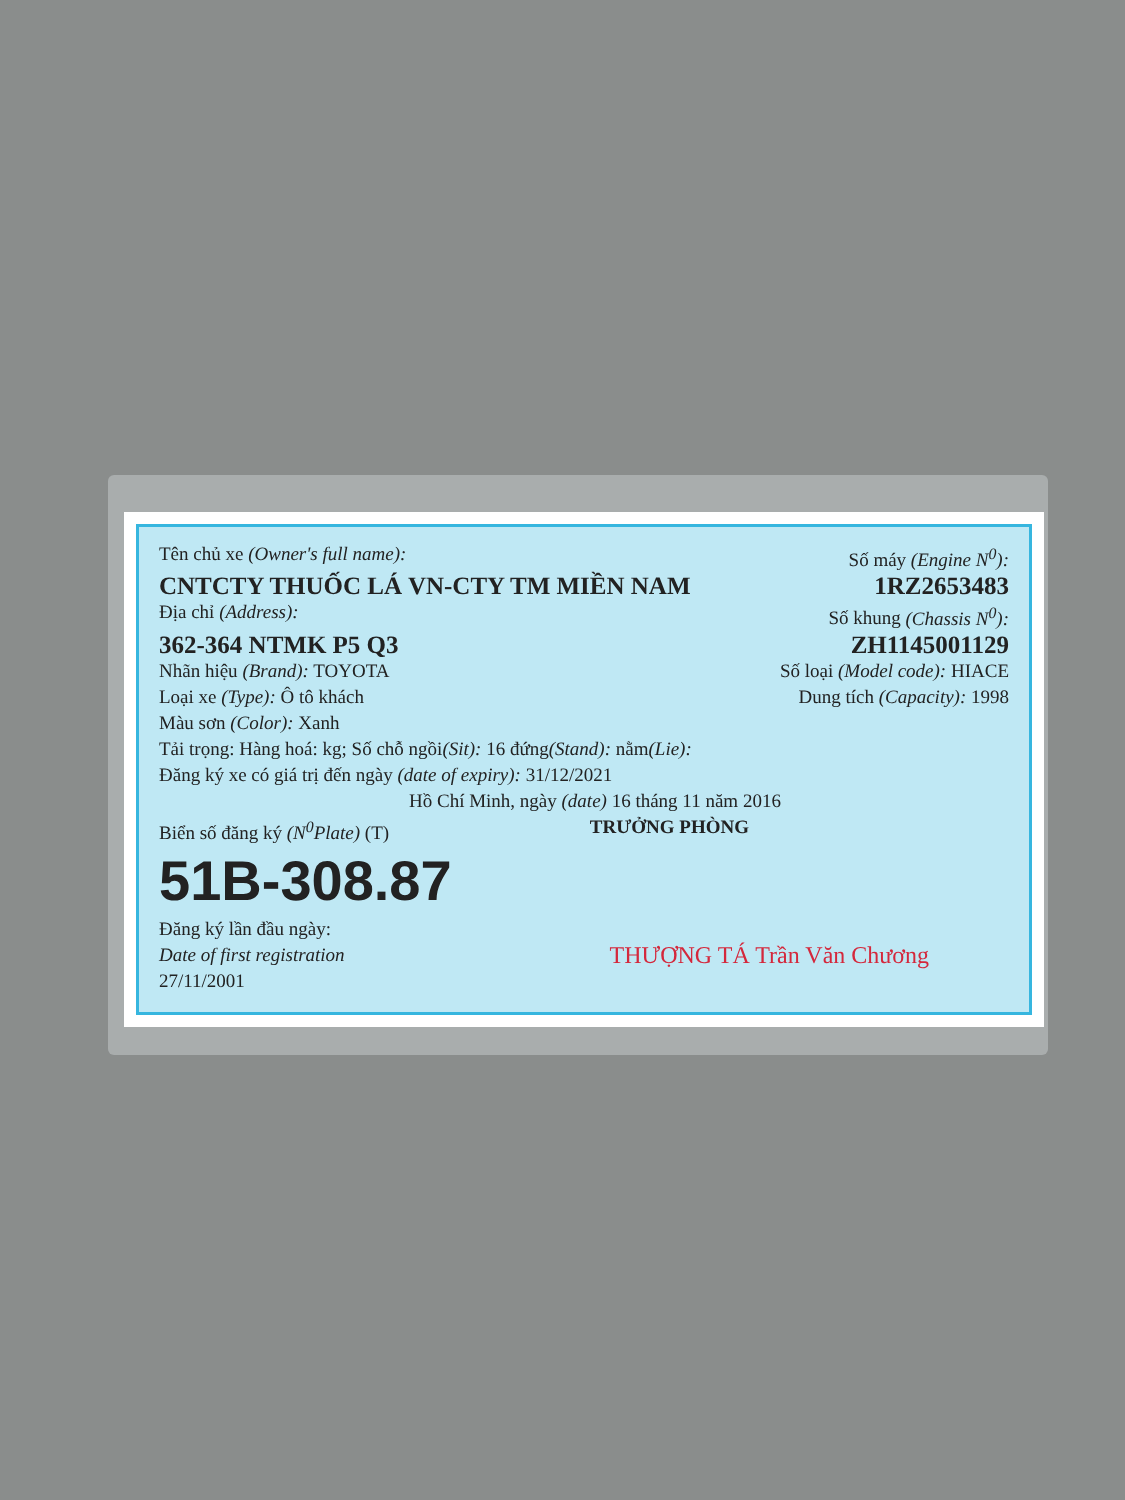Tên chủ xe (Owner's full name): Số máy (Engine N<sup>0</sup>):
CNTCTY THUỐC LÁ VN-CTY TM MIỀN NAM 1RZ2653483
Địa chỉ (Address): Số khung (Chassis N<sup>0</sup>):
362-364 NTMK P5 Q3 ZH1145001129
Nhãn hiệu (Brand): TOYOTA Số loại (Model code): HIACE
Loại xe (Type): Ô tô khách Dung tích (Capacity): 1998
Màu sơn (Color): Xanh
Tải trọng: Hàng hoá: kg; Số chỗ ngồi(Sit): 16 đứng(Stand): nằm(Lie):
Đăng ký xe có giá trị đến ngày (date of expiry): 31/12/2021
Hồ Chí Minh, ngày (date) 16 tháng 11 năm 2016
Biển số đăng ký (N<sup>0</sup>Plate) (T) TRƯỞNG PHÒNG
51B-308.87
Đăng ký lần đầu ngày:
Date of first registration
27/11/2001
THƯỢNG TÁ Trần Văn Chương